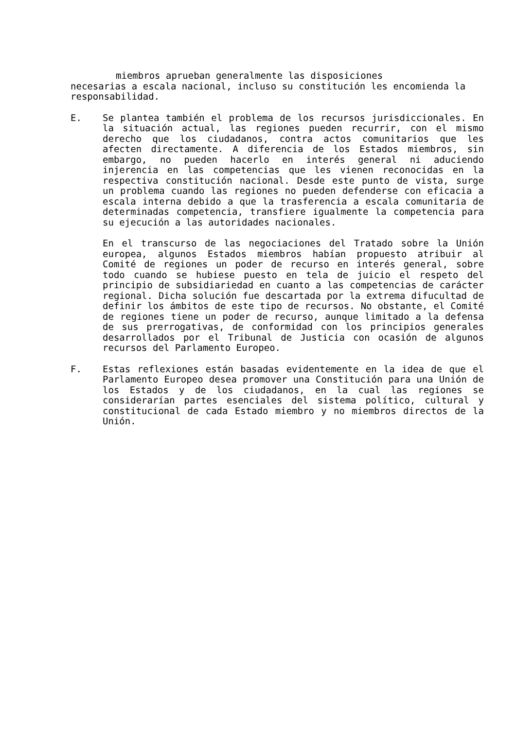miembros aprueban generalmente las disposiciones
necesarias a escala nacional, incluso su constitución les encomienda la responsabilidad.
E. Se plantea también el problema de los recursos jurisdiccionales. En la situación actual, las regiones pueden recurrir, con el mismo derecho que los ciudadanos, contra actos comunitarios que les afecten directamente. A diferencia de los Estados miembros, sin embargo, no pueden hacerlo en interés general ni aduciendo injerencia en las competencias que les vienen reconocidas en la respectiva constitución nacional. Desde este punto de vista, surge un problema cuando las regiones no pueden defenderse con eficacia a escala interna debido a que la trasferencia a escala comunitaria de determinadas competencia, transfiere igualmente la competencia para su ejecución a las autoridades nacionales.
En el transcurso de las negociaciones del Tratado sobre la Unión europea, algunos Estados miembros habían propuesto atribuir al Comité de regiones un poder de recurso en interés general, sobre todo cuando se hubiese puesto en tela de juicio el respeto del principio de subsidiariedad en cuanto a las competencias de carácter regional. Dicha solución fue descartada por la extrema difucultad de definir los ámbitos de este tipo de recursos. No obstante, el Comité de regiones tiene un poder de recurso, aunque limitado a la defensa de sus prerrogativas, de conformidad con los principios generales desarrollados por el Tribunal de Justicia con ocasión de algunos recursos del Parlamento Europeo.
F. Estas reflexiones están basadas evidentemente en la idea de que el Parlamento Europeo desea promover una Constitución para una Unión de los Estados y de los ciudadanos, en la cual las regiones se considerarían partes esenciales del sistema político, cultural y constitucional de cada Estado miembro y no miembros directos de la Unión.